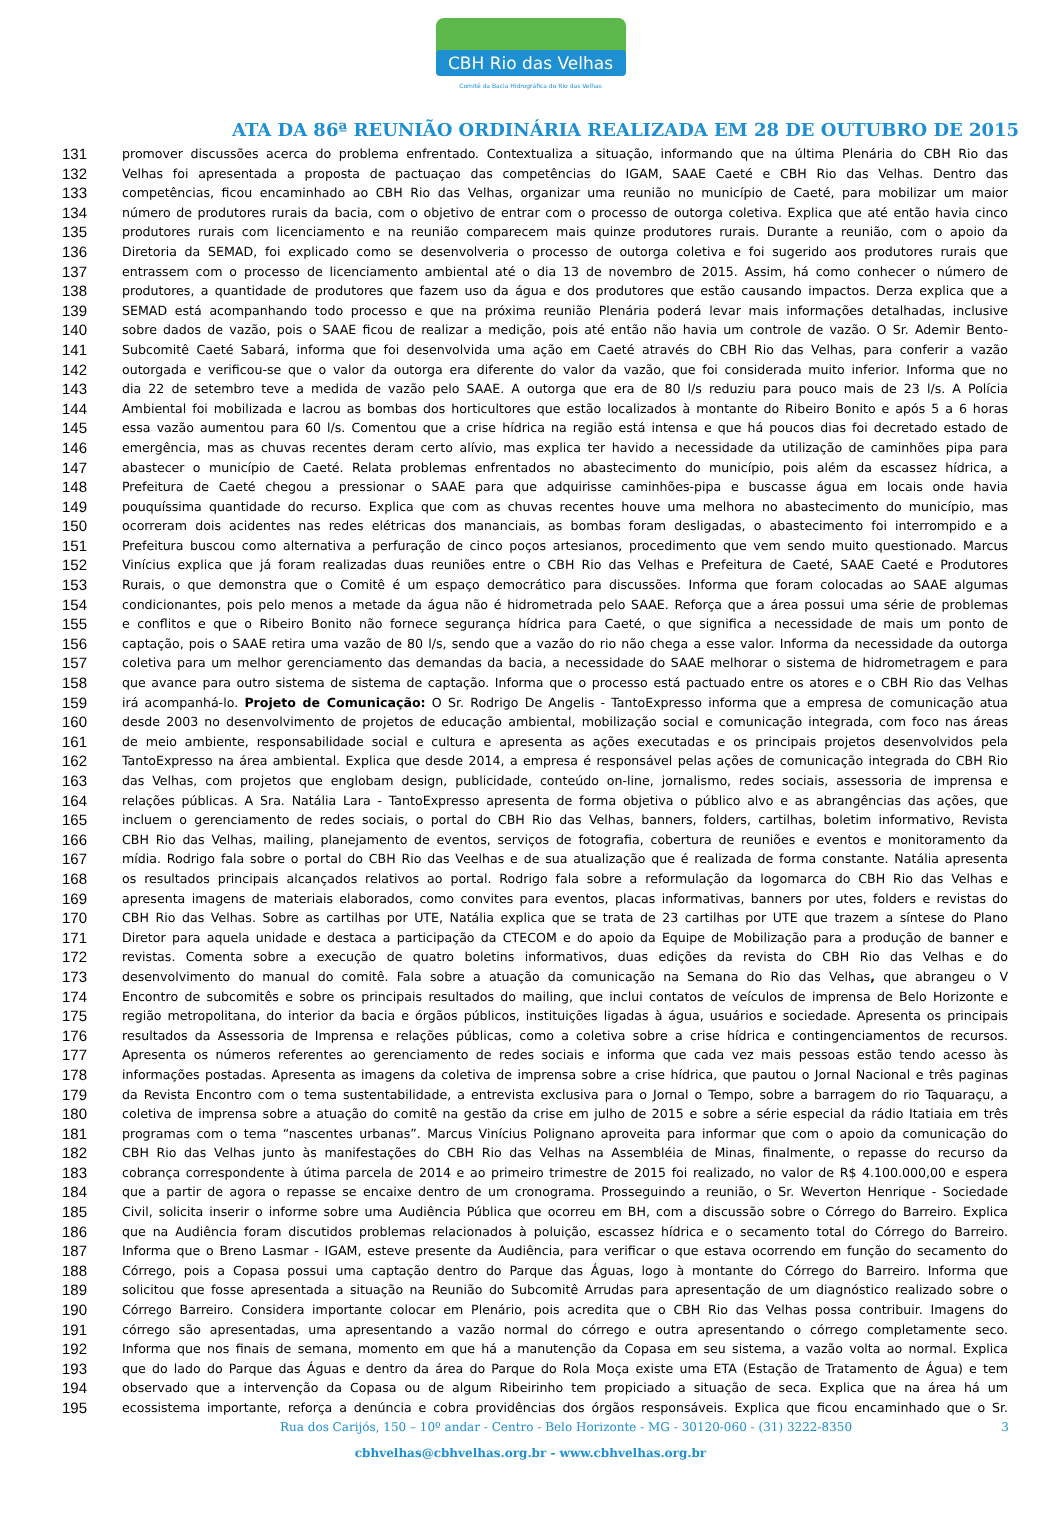CBH Rio das Velhas
Comitê da Bacia Hidrográfica do Rio das Velhas
ATA DA 86ª REUNIÃO ORDINÁRIA REALIZADA EM 28 DE OUTUBRO DE 2015
131
promover discussões acerca do problema enfrentado. Contextualiza a situação, informando que na última Plenária do CBH Rio das
132
Velhas foi apresentada a proposta de pactuaçao das competências do IGAM, SAAE Caeté e CBH Rio das Velhas. Dentro das
133
competências, ficou encaminhado ao CBH Rio das Velhas, organizar uma reunião no município de Caeté, para mobilizar um maior
134
número de produtores rurais da bacia, com o objetivo de entrar com o processo de outorga coletiva. Explica que até então havia cinco
135
produtores rurais com licenciamento e na reunião comparecem mais quinze produtores rurais. Durante a reunião, com o apoio da
136
Diretoria da SEMAD, foi explicado como se desenvolveria o processo de outorga coletiva e foi sugerido aos produtores rurais que
137
entrassem com o processo de licenciamento ambiental até o dia 13 de novembro de 2015. Assim, há como conhecer o número de
138
produtores, a quantidade de produtores que fazem uso da água e dos produtores que estão causando impactos. Derza explica que a
139
SEMAD está acompanhando todo processo e que na próxima reunião Plenária poderá levar mais informações detalhadas, inclusive
140
sobre dados de vazão, pois o SAAE ficou de realizar a medição, pois até então não havia um controle de vazão. O Sr. Ademir Bento-
141
Subcomitê Caeté Sabará, informa que foi desenvolvida uma ação em Caeté através do CBH Rio das Velhas, para conferir a vazão
142
outorgada e verificou-se que o valor da outorga era diferente do valor da vazão, que foi considerada muito inferior. Informa que no
143
dia 22 de setembro teve a medida de vazão pelo SAAE. A outorga que era de 80 l/s reduziu para pouco mais de 23 l/s. A Polícia
144
Ambiental foi mobilizada e lacrou as bombas dos horticultores que estão localizados à montante do Ribeiro Bonito e após 5 a 6 horas
145
essa vazão aumentou para 60 l/s. Comentou que a crise hídrica na região está intensa e que há poucos dias foi decretado estado de
146
emergência, mas as chuvas recentes deram certo alívio, mas explica ter havido a necessidade da utilização de caminhões pipa para
147
abastecer o município de Caeté. Relata problemas enfrentados no abastecimento do município, pois além da escassez hídrica, a
148
Prefeitura de Caeté chegou a pressionar o SAAE para que adquirisse caminhões-pipa e buscasse água em locais onde havia
149
pouquíssima quantidade do recurso. Explica que com as chuvas recentes houve uma melhora no abastecimento do município, mas
150
ocorreram dois acidentes nas redes elétricas dos mananciais, as bombas foram desligadas, o abastecimento foi interrompido e a
151
Prefeitura buscou como alternativa a perfuração de cinco poços artesianos, procedimento que vem sendo muito questionado. Marcus
152
Vinícius explica que já foram realizadas duas reuniões entre o CBH Rio das Velhas e Prefeitura de Caeté, SAAE Caeté e Produtores
153
Rurais, o que demonstra que o Comitê é um espaço democrático para discussões. Informa que foram colocadas ao SAAE algumas
154
condicionantes, pois pelo menos a metade da água não é hidrometrada pelo SAAE. Reforça que a área possui uma série de problemas
155
e conflitos e que o Ribeiro Bonito não fornece segurança hídrica para Caeté, o que significa a necessidade de mais um ponto de
156
captação, pois o SAAE retira uma vazão de 80 l/s, sendo que a vazão do rio não chega a esse valor. Informa da necessidade da outorga
157
coletiva para um melhor gerenciamento das demandas da bacia, a necessidade do SAAE melhorar o sistema de hidrometragem e para
158
que avance para outro sistema de sistema de captação. Informa que o processo está pactuado entre os atores e o CBH Rio das Velhas
159
irá acompanhá-lo. Projeto de Comunicação: O Sr. Rodrigo De Angelis - TantoExpresso informa que a empresa de comunicação atua
160
desde 2003 no desenvolvimento de projetos de educação ambiental, mobilização social e comunicação integrada, com foco nas áreas
161
de meio ambiente, responsabilidade social e cultura e apresenta as ações executadas e os principais projetos desenvolvidos pela
162
TantoExpresso na área ambiental. Explica que desde 2014, a empresa é responsável pelas ações de comunicação integrada do CBH Rio
163
das Velhas, com projetos que englobam design, publicidade, conteúdo on-line, jornalismo, redes sociais, assessoria de imprensa e
164
relações públicas. A Sra. Natália Lara - TantoExpresso apresenta de forma objetiva o público alvo e as abrangências das ações, que
165
incluem o gerenciamento de redes sociais, o portal do CBH Rio das Velhas, banners, folders, cartilhas, boletim informativo, Revista
166
CBH Rio das Velhas, mailing, planejamento de eventos, serviços de fotografia, cobertura de reuniões e eventos e monitoramento da
167
mídia. Rodrigo fala sobre o portal do CBH Rio das Veelhas e de sua atualização que é realizada de forma constante. Natália apresenta
168
os resultados principais alcançados relativos ao portal. Rodrigo fala sobre a reformulação da logomarca do CBH Rio das Velhas e
169
apresenta imagens de materiais elaborados, como convites para eventos, placas informativas, banners por utes, folders e revistas do
170
CBH Rio das Velhas. Sobre as cartilhas por UTE, Natália explica que se trata de 23 cartilhas por UTE que trazem a síntese do Plano
171
Diretor para aquela unidade e destaca a participação da CTECOM e do apoio da Equipe de Mobilização para a produção de banner e
172
revistas. Comenta sobre a execução de quatro boletins informativos, duas edições da revista do CBH Rio das Velhas e do
173
desenvolvimento do manual do comitê. Fala sobre a atuação da comunicação na Semana do Rio das Velhas, que abrangeu o V
174
Encontro de subcomitês e sobre os principais resultados do mailing, que inclui contatos de veículos de imprensa de Belo Horizonte e
175
região metropolitana, do interior da bacia e órgãos públicos, instituições ligadas à água, usuários e sociedade. Apresenta os principais
176
resultados da Assessoria de Imprensa e relações públicas, como a coletiva sobre a crise hídrica e contingenciamentos de recursos.
177
Apresenta os números referentes ao gerenciamento de redes sociais e informa que cada vez mais pessoas estão tendo acesso às
178
informações postadas. Apresenta as imagens da coletiva de imprensa sobre a crise hídrica, que pautou o Jornal Nacional e três paginas
179
da Revista Encontro com o tema sustentabilidade, a entrevista exclusiva para o Jornal o Tempo, sobre a barragem do rio Taquaraçu, a
180
coletiva de imprensa sobre a atuação do comitê na gestão da crise em julho de 2015 e sobre a série especial da rádio Itatiaia em três
181
programas com o tema “nascentes urbanas”. Marcus Vinícius Polignano aproveita para informar que com o apoio da comunicação do
182
CBH Rio das Velhas junto às manifestações do CBH Rio das Velhas na Assembléia de Minas, finalmente, o repasse do recurso da
183
cobrança correspondente à útima parcela de 2014 e ao primeiro trimestre de 2015 foi realizado, no valor de R$ 4.100.000,00 e espera
184
que a partir de agora o repasse se encaixe dentro de um cronograma. Prosseguindo a reunião, o Sr. Weverton Henrique - Sociedade
185
Civil, solicita inserir o informe sobre uma Audiência Pública que ocorreu em BH, com a discussão sobre o Córrego do Barreiro. Explica
186
que na Audiência foram discutidos problemas relacionados à poluição, escassez hídrica e o secamento total do Córrego do Barreiro.
187
Informa que o Breno Lasmar - IGAM, esteve presente da Audiência, para verificar o que estava ocorrendo em função do secamento do
188
Córrego, pois a Copasa possui uma captação dentro do Parque das Águas, logo à montante do Córrego do Barreiro. Informa que
189
solicitou que fosse apresentada a situação na Reunião do Subcomitê Arrudas para apresentação de um diagnóstico realizado sobre o
190
Córrego Barreiro. Considera importante colocar em Plenário, pois acredita que o CBH Rio das Velhas possa contribuir. Imagens do
191
córrego são apresentadas, uma apresentando a vazão normal do córrego e outra apresentando o córrego completamente seco.
192
Informa que nos finais de semana, momento em que há a manutenção da Copasa em seu sistema, a vazão volta ao normal. Explica
193
que do lado do Parque das Águas e dentro da área do Parque do Rola Moça existe uma ETA (Estação de Tratamento de Água) e tem
194
observado que a intervenção da Copasa ou de algum Ribeirinho tem propiciado a situação de seca. Explica que na área há um
195
ecossistema importante, reforça a denúncia e cobra providências dos órgãos responsáveis. Explica que ficou encaminhado que o Sr.
Rua dos Carijós, 150 – 10º andar - Centro - Belo Horizonte - MG - 30120-060 - (31) 3222-8350 3
cbhvelhas@cbhvelhas.org.br - www.cbhvelhas.org.br